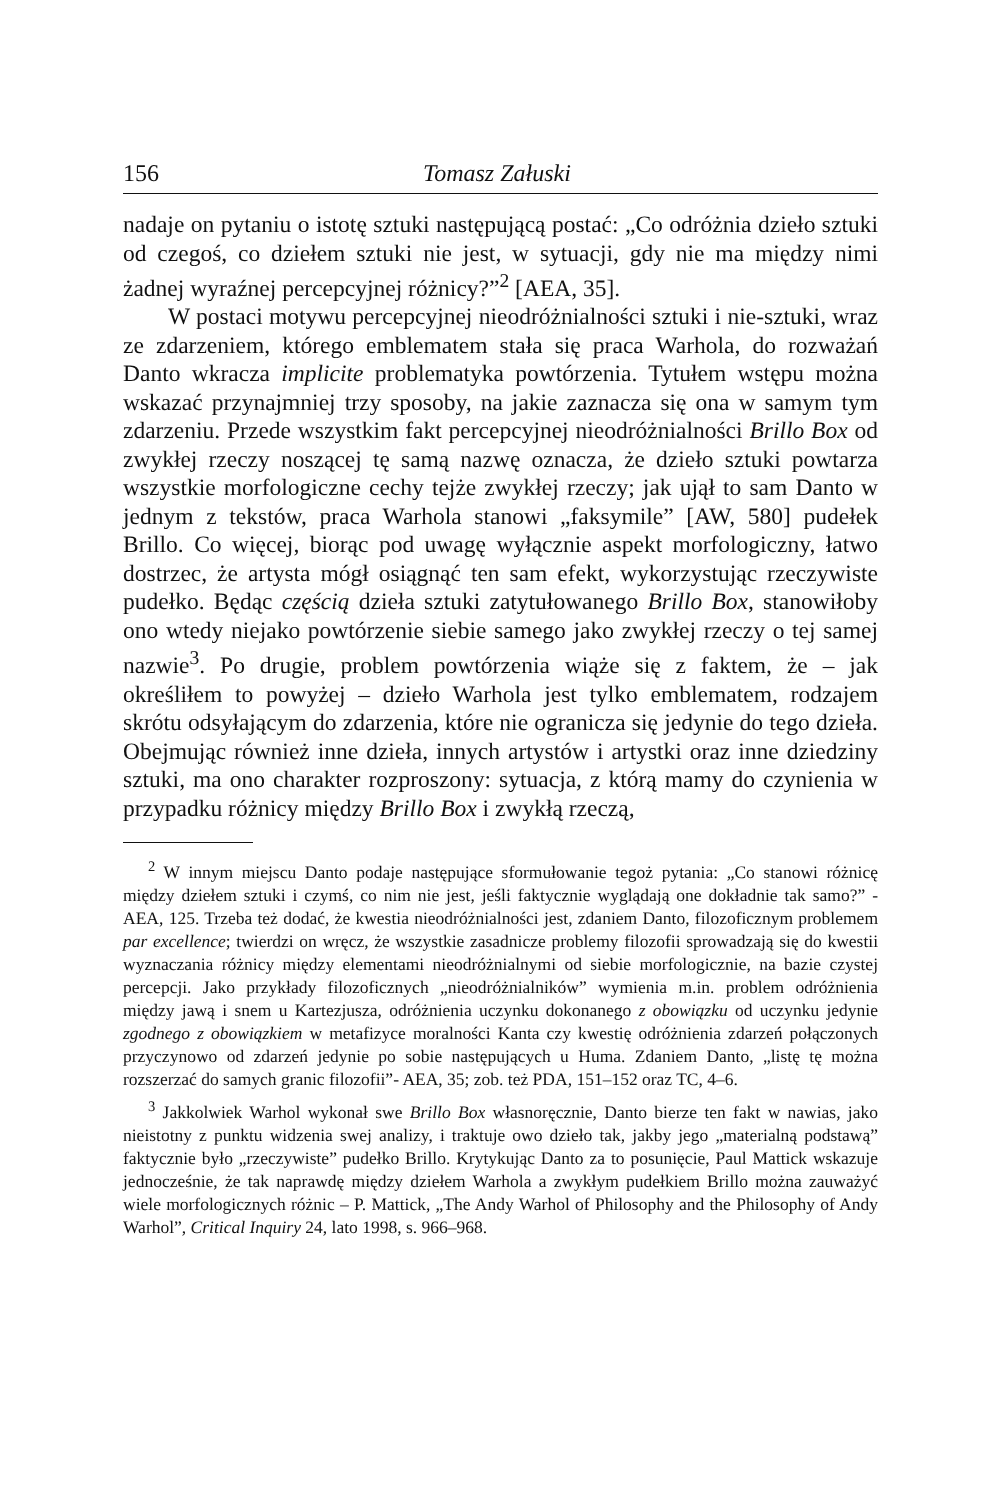156 Tomasz Załuski
nadaje on pytaniu o istotę sztuki następującą postać: „Co odróżnia dzieło sztuki od czegoś, co dziełem sztuki nie jest, w sytuacji, gdy nie ma między nimi żadnej wyraźnej percepcyjnej różnicy?”<sup>2</sup> [AEA, 35].
W postaci motywu percepcyjnej nieodróżnialności sztuki i nie-sztuki, wraz ze zdarzeniem, którego emblematem stała się praca Warhola, do rozważań Danto wkracza implicite problematyka powtórzenia. Tytułem wstępu można wskazać przynajmniej trzy sposoby, na jakie zaznacza się ona w samym tym zdarzeniu. Przede wszystkim fakt percepcyjnej nieodróżnialności Brillo Box od zwykłej rzeczy noszącej tę samą nazwę oznacza, że dzieło sztuki powtarza wszystkie morfologiczne cechy tejże zwykłej rzeczy; jak ujął to sam Danto w jednym z tekstów, praca Warhola stanowi „faksymile” [AW, 580] pudełek Brillo. Co więcej, biorąc pod uwagę wyłącznie aspekt morfologiczny, łatwo dostrzec, że artysta mógł osiągnąć ten sam efekt, wykorzystując rzeczywiste pudełko. Będąc częścią dzieła sztuki zatytułowanego Brillo Box, stanowiłoby ono wtedy niejako powtórzenie siebie samego jako zwykłej rzeczy o tej samej nazwie<sup>3</sup>. Po drugie, problem powtórzenia wiąże się z faktem, że – jak określiłem to powyżej – dzieło Warhola jest tylko emblematem, rodzajem skrótu odsyłającym do zdarzenia, które nie ogranicza się jedynie do tego dzieła. Obejmując również inne dzieła, innych artystów i artystki oraz inne dziedziny sztuki, ma ono charakter rozproszony: sytuacja, z którą mamy do czynienia w przypadku różnicy między Brillo Box i zwykłą rzeczą,
<sup>2</sup> W innym miejscu Danto podaje następujące sformułowanie tegoż pytania: „Co stanowi różnicę między dziełem sztuki i czymś, co nim nie jest, jeśli faktycznie wyglądają one dokładnie tak samo?” - AEA, 125. Trzeba też dodać, że kwestia nieodróżnialności jest, zdaniem Danto, filozoficznym problemem par excellence; twierdzi on wręcz, że wszystkie zasadnicze problemy filozofii sprowadzają się do kwestii wyznaczania różnicy między elementami nieodróżnialnymi od siebie morfologicznie, na bazie czystej percepcji. Jako przykłady filozoficznych „nieodróżnialników” wymienia m.in. problem odróżnienia między jawą i snem u Kartezjusza, odróżnienia uczynku dokonanego z obowiązku od uczynku jedynie zgodnego z obowiązkiem w metafizyce moralności Kanta czy kwestię odróżnienia zdarzeń połączonych przyczynowo od zdarzeń jedynie po sobie następujących u Huma. Zdaniem Danto, „listę tę można rozszerzać do samych granic filozofii”- AEA, 35; zob. też PDA, 151–152 oraz TC, 4–6.
<sup>3</sup> Jakkolwiek Warhol wykonał swe Brillo Box własnoręcznie, Danto bierze ten fakt w nawias, jako nieistotny z punktu widzenia swej analizy, i traktuje owo dzieło tak, jakby jego „materialną podstawą” faktycznie było „rzeczywiste” pudełko Brillo. Krytykując Danto za to posunięcie, Paul Mattick wskazuje jednocześnie, że tak naprawdę między dziełem Warhola a zwykłym pudełkiem Brillo można zauważyć wiele morfologicznych różnic – P. Mattick, „The Andy Warhol of Philosophy and the Philosophy of Andy Warhol”, Critical Inquiry 24, lato 1998, s. 966–968.